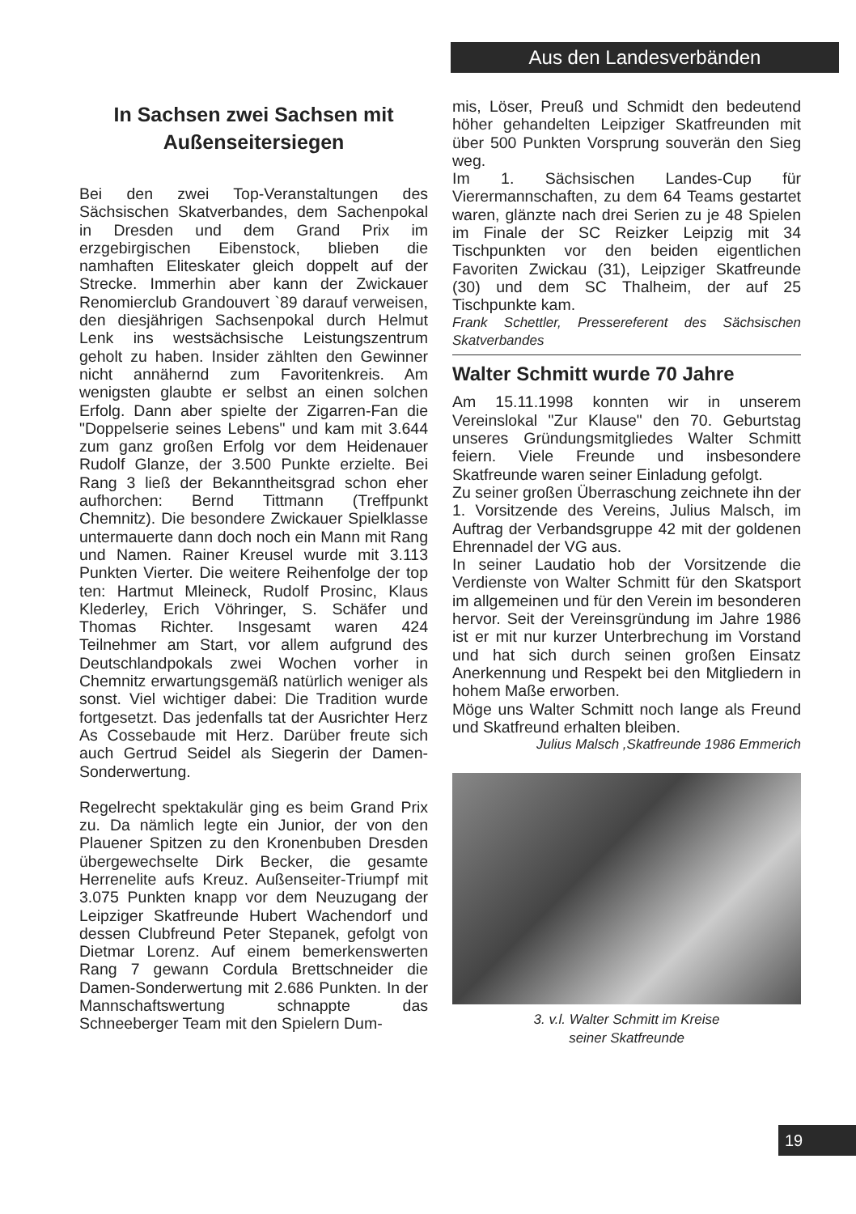Aus den Landesverbänden
In Sachsen zwei Sachsen mit Außenseitersiegen
Bei den zwei Top-Veranstaltungen des Sächsischen Skatverbandes, dem Sachenpokal in Dresden und dem Grand Prix im erzgebirgischen Eibenstock, blieben die namhaften Eliteskater gleich doppelt auf der Strecke. Immerhin aber kann der Zwickauer Renomierclub Grandouvert `89 darauf verweisen, den diesjährigen Sachsenpokal durch Helmut Lenk ins westsächsische Leistungszentrum geholt zu haben. Insider zählten den Gewinner nicht annähernd zum Favoritenkreis. Am wenigsten glaubte er selbst an einen solchen Erfolg. Dann aber spielte der Zigarren-Fan die "Doppelserie seines Lebens" und kam mit 3.644 zum ganz großen Erfolg vor dem Heidenauer Rudolf Glanze, der 3.500 Punkte erzielte. Bei Rang 3 ließ der Bekanntheitsgrad schon eher aufhorchen: Bernd Tittmann (Treffpunkt Chemnitz). Die besondere Zwickauer Spielklasse untermauerte dann doch noch ein Mann mit Rang und Namen. Rainer Kreusel wurde mit 3.113 Punkten Vierter. Die weitere Reihenfolge der top ten: Hartmut Mleineck, Rudolf Prosinc, Klaus Klederley, Erich Vöhringer, S. Schäfer und Thomas Richter. Insgesamt waren 424 Teilnehmer am Start, vor allem aufgrund des Deutschlandpokals zwei Wochen vorher in Chemnitz erwartungsgemäß natürlich weniger als sonst. Viel wichtiger dabei: Die Tradition wurde fortgesetzt. Das jedenfalls tat der Ausrichter Herz As Cossebaude mit Herz. Darüber freute sich auch Gertrud Seidel als Siegerin der Damen-Sonderwertung.
Regelrecht spektakulär ging es beim Grand Prix zu. Da nämlich legte ein Junior, der von den Plauener Spitzen zu den Kronenbuben Dresden übergewechselte Dirk Becker, die gesamte Herrenelite aufs Kreuz. Außenseiter-Triumpf mit 3.075 Punkten knapp vor dem Neuzugang der Leipziger Skatfreunde Hubert Wachendorf und dessen Clubfreund Peter Stepanek, gefolgt von Dietmar Lorenz. Auf einem bemerkenswerten Rang 7 gewann Cordula Brettschneider die Damen-Sonderwertung mit 2.686 Punkten. In der Mannschaftswertung schnappte das Schneeberger Team mit den Spielern Dum-
mis, Löser, Preuß und Schmidt den bedeutend höher gehandelten Leipziger Skatfreunden mit über 500 Punkten Vorsprung souverän den Sieg weg.
Im 1. Sächsischen Landes-Cup für Vierermannschaften, zu dem 64 Teams gestartet waren, glänzte nach drei Serien zu je 48 Spielen im Finale der SC Reizker Leipzig mit 34 Tischpunkten vor den beiden eigentlichen Favoriten Zwickau (31), Leipziger Skatfreunde (30) und dem SC Thalheim, der auf 25 Tischpunkte kam.
Frank Schettler, Pressereferent des Sächsischen Skatverbandes
Walter Schmitt wurde 70 Jahre
Am 15.11.1998 konnten wir in unserem Vereinslokal "Zur Klause" den 70. Geburtstag unseres Gründungsmitgliedes Walter Schmitt feiern. Viele Freunde und insbesondere Skatfreunde waren seiner Einladung gefolgt.
Zu seiner großen Überraschung zeichnete ihn der 1. Vorsitzende des Vereins, Julius Malsch, im Auftrag der Verbandsgruppe 42 mit der goldenen Ehrennadel der VG aus.
In seiner Laudatio hob der Vorsitzende die Verdienste von Walter Schmitt für den Skatsport im allgemeinen und für den Verein im besonderen hervor. Seit der Vereinsgründung im Jahre 1986 ist er mit nur kurzer Unterbrechung im Vorstand und hat sich durch seinen großen Einsatz Anerkennung und Respekt bei den Mitgliedern in hohem Maße erworben.
Möge uns Walter Schmitt noch lange als Freund und Skatfreund erhalten bleiben.
Julius Malsch ,Skatfreunde 1986 Emmerich
3. v.l. Walter Schmitt im Kreise
seiner Skatfreunde
19